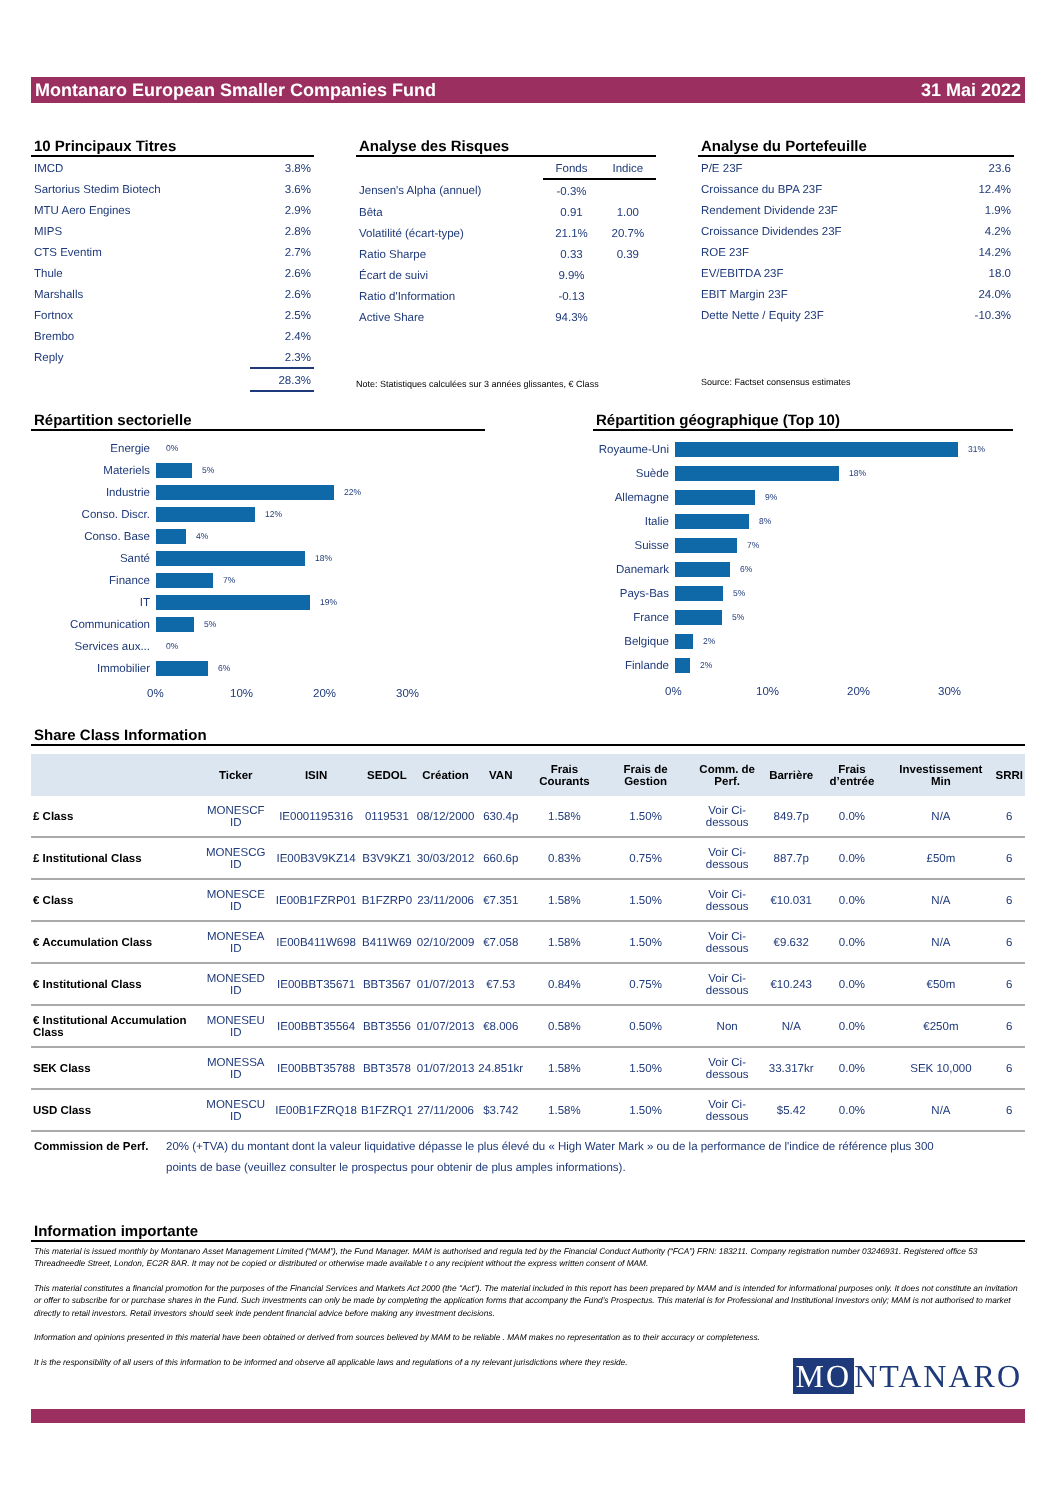Montanaro European Smaller Companies Fund 31 Mai 2022
10 Principaux Titres
| IMCD | 3.8% |
| Sartorius Stedim Biotech | 3.6% |
| MTU Aero Engines | 2.9% |
| MIPS | 2.8% |
| CTS Eventim | 2.7% |
| Thule | 2.6% |
| Marshalls | 2.6% |
| Fortnox | 2.5% |
| Brembo | 2.4% |
| Reply | 2.3% |
| | 28.3% |
Analyse des Risques
| | Fonds | Indice |
| Jensen's Alpha (annuel) | -0.3% | |
| Bêta | 0.91 | 1.00 |
| Volatilité (écart-type) | 21.1% | 20.7% |
| Ratio Sharpe | 0.33 | 0.39 |
| Écart de suivi | 9.9% | |
| Ratio d'Information | -0.13 | |
| Active Share | 94.3% | |
Note: Statistiques calculées sur 3 années glissantes, € Class
Analyse du Portefeuille
| P/E 23F | 23.6 |
| Croissance du BPA 23F | 12.4% |
| Rendement Dividende 23F | 1.9% |
| Croissance Dividendes 23F | 4.2% |
| ROE 23F | 14.2% |
| EV/EBITDA 23F | 18.0 |
| EBIT Margin 23F | 24.0% |
| Dette Nette / Equity 23F | -10.3% |
Source: Factset consensus estimates
Répartition sectorielle
Energie
0%
Materiels
5%
Industrie
22%
Conso. Discr.
12%
Conso. Base
4%
Santé
18%
Finance
7%
IT
19%
Communication
5%
Services aux...
0%
Immobilier
6%
0% 10% 20% 30%
Répartition géographique (Top 10)
Royaume-Uni
31%
Suède
18%
Allemagne
9%
Italie
8%
Suisse
7%
Danemark
6%
Pays-Bas
5%
France
5%
Belgique
2%
Finlande
2%
0% 10% 20% 30%
Share Class Information
| | Ticker | ISIN | SEDOL | Création | VAN | Frais Courants | Frais de Gestion | Comm. de Perf. | Barrière | Frais d’entrée | Investissement Min | SRRI |
| --- | --- | --- | --- | --- | --- | --- | --- | --- | --- | --- | --- | --- |
| £ Class | MONESCF ID | IE0001195316 | 0119531 | 08/12/2000 | 630.4p | 1.58% | 1.50% | Voir Ci-dessous | 849.7p | 0.0% | N/A | 6 |
| £ Institutional Class | MONESCG ID | IE00B3V9KZ14 | B3V9KZ1 | 30/03/2012 | 660.6p | 0.83% | 0.75% | Voir Ci-dessous | 887.7p | 0.0% | £50m | 6 |
| € Class | MONESCE ID | IE00B1FZRP01 | B1FZRP0 | 23/11/2006 | €7.351 | 1.58% | 1.50% | Voir Ci-dessous | €10.031 | 0.0% | N/A | 6 |
| € Accumulation Class | MONESEA ID | IE00B411W698 | B411W69 | 02/10/2009 | €7.058 | 1.58% | 1.50% | Voir Ci-dessous | €9.632 | 0.0% | N/A | 6 |
| € Institutional Class | MONESED ID | IE00BBT35671 | BBT3567 | 01/07/2013 | €7.53 | 0.84% | 0.75% | Voir Ci-dessous | €10.243 | 0.0% | €50m | 6 |
| € Institutional Accumulation Class | MONESEU ID | IE00BBT35564 | BBT3556 | 01/07/2013 | €8.006 | 0.58% | 0.50% | Non | N/A | 0.0% | €250m | 6 |
| SEK Class | MONESSA ID | IE00BBT35788 | BBT3578 | 01/07/2013 | 24.851kr | 1.58% | 1.50% | Voir Ci-dessous | 33.317kr | 0.0% | SEK 10,000 | 6 |
| USD Class | MONESCU ID | IE00B1FZRQ18 | B1FZRQ1 | 27/11/2006 | $3.742 | 1.58% | 1.50% | Voir Ci-dessous | $5.42 | 0.0% | N/A | 6 |
Commission de Perf. 20% (+TVA) du montant dont la valeur liquidative dépasse le plus élevé du « High Water Mark » ou de la performance de l'indice de référence plus 300 points de base (veuillez consulter le prospectus pour obtenir de plus amples informations).
Information importante
This material is issued monthly by Montanaro Asset Management Limited (“MAM”), the Fund Manager. MAM is authorised and regula ted by the Financial Conduct Authority (“FCA”) FRN: 183211. Company registration number 03246931. Registered office 53 Threadneedle Street, London, EC2R 8AR. It may not be copied or distributed or otherwise made available t o any recipient without the express written consent of MAM.
This material constitutes a financial promotion for the purposes of the Financial Services and Markets Act 2000 (the "Act"). The material included in this report has been prepared by MAM and is intended for informational purposes only. It does not constitute an invitation or offer to subscribe for or purchase shares in the Fund. Such investments can only be made by completing the application forms that accompany the Fund’s Prospectus. This material is for Professional and Institutional Investors only; MAM is not authorised to market directly to retail investors. Retail investors should seek inde pendent financial advice before making any investment decisions.
Information and opinions presented in this material have been obtained or derived from sources believed by MAM to be reliable . MAM makes no representation as to their accuracy or completeness.
It is the responsibility of all users of this information to be informed and observe all applicable laws and regulations of a ny relevant jurisdictions where they reside. MO NTANARO